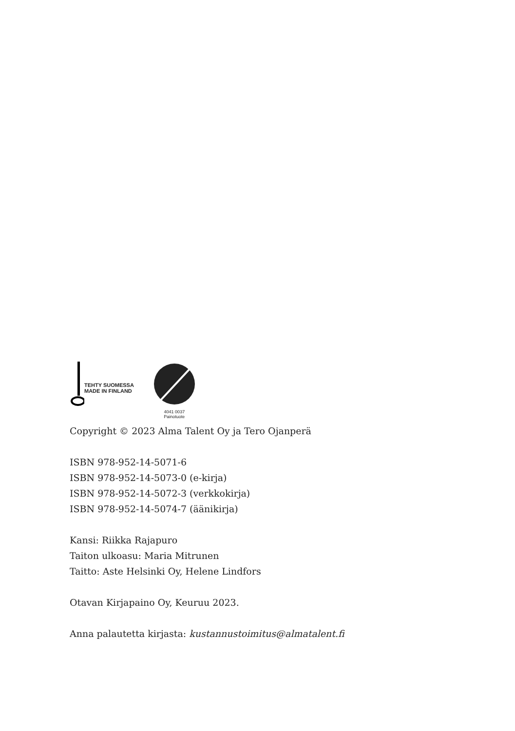TEHTY SUOMESSA
MADE IN FINLAND
4041 0037
Painotuote
Copyright © 2023 Alma Talent Oy ja Tero Ojanperä
ISBN 978-952-14-5071-6
ISBN 978-952-14-5073-0 (e-kirja)
ISBN 978-952-14-5072-3 (verkkokirja)
ISBN 978-952-14-5074-7 (äänikirja)
Kansi: Riikka Rajapuro
Taiton ulkoasu: Maria Mitrunen
Taitto: Aste Helsinki Oy, Helene Lindfors
Otavan Kirjapaino Oy, Keuruu 2023.
Anna palautetta kirjasta: kustannustoimitus@almatalent.fi